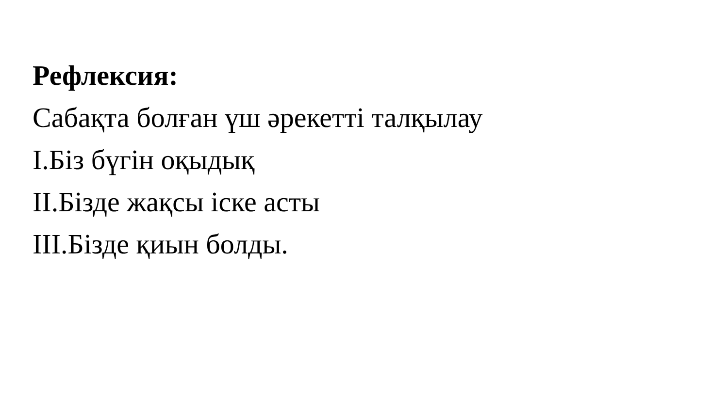Рефлексия:
Сабақта болған үш әрекетті талқылау
I.Біз бүгін оқыдық
II.Бізде жақсы іске асты
III.Бізде қиын болды.